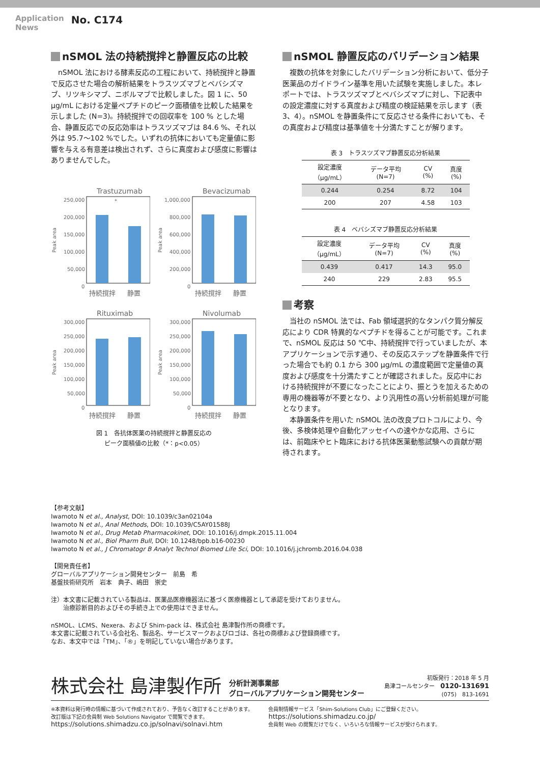Application
News
No. C174
nSMOL 法の持続撹拌と静置反応の比較
　nSMOL 法における酵素反応の工程において、持続撹拌と静置で反応させた場合の解析結果をトラスツズマブとベバシズマブ、リツキシマブ、ニボルマブで比較しました。図 1 に、50 μg/mL における定量ペプチドのピーク面積値を比較した結果を示しました (N=3)。持続撹拌での回収率を 100 % とした場合、静置反応での反応効率はトラスツズマブは 84.6 %、それ以外は 95.7～102 %でした。いずれの抗体においても定量値に影響を与える有意差は検出されず、さらに真度および感度に影響はありませんでした。
Trastuzumab
Peak area
250,000
200,000
150,000
100,000
50,000
0
*
持続撹拌
静置
Bevacizumab
Peak area
1,000,000
800,000
600,000
400,000
200,000
0
持続撹拌
静置
Rituximab
Peak area
300,000
250,000
200,000
150,000
100,000
50,000
0
持続撹拌
静置
Nivolumab
Peak area
300,000
250,000
200,000
150,000
100,000
50,000
0
持続撹拌
静置
図 1　各抗体医薬の持続撹拌と静置反応の
ピーク面積値の比較（*：p<0.05）
nSMOL 静置反応のバリデーション結果
　複数の抗体を対象にしたバリデーション分析において、低分子医薬品のガイドライン基準を用いた試験を実施しました。本レポートでは、トラスツズマブとベバシズマブに対し、下記表中の設定濃度に対する真度および精度の検証結果を示します（表 3、4）。nSMOL を静置条件にて反応させる条件においても、その真度および精度は基準値を十分満たすことが解ります。
表 3　トラスツズマブ静置反応分析結果
| 設定濃度 （μg/mL） | データ平均 (N=7) | CV (%) | 真度 (%) |
| --- | --- | --- | --- |
| 0.244 | 0.254 | 8.72 | 104 |
| 200 | 207 | 4.58 | 103 |
表 4　ベバシズマブ静置反応分析結果
| 設定濃度 （μg/mL） | データ平均 (N=7) | CV (%) | 真度 (%) |
| --- | --- | --- | --- |
| 0.439 | 0.417 | 14.3 | 95.0 |
| 240 | 229 | 2.83 | 95.5 |
考察
　当社の nSMOL 法では、Fab 領域選択的なタンパク質分解反応により CDR 特異的なペプチドを得ることが可能です。これまで、nSMOL 反応は 50 ℃中、持続撹拌で行っていましたが、本アプリケーションで示す通り、その反応ステップを静置条件で行った場合でも約 0.1 から 300 μg/mL の濃度範囲で定量値の真度および感度を十分満たすことが確認されました。反応中における持続撹拌が不要になったことにより、振とうを加えるための専用の機器等が不要となり、より汎用性の高い分析前処理が可能となります。
　本静置条件を用いた nSMOL 法の改良プロトコルにより、今後、多検体処理や自動化アッセイへの速やかな応用、さらには、前臨床やヒト臨床における抗体医薬動態試験への貢献が期待されます。
【参考文献】
Iwamoto N et al., Analyst, DOI: 10.1039/c3an02104a
Iwamoto N et al., Anal Methods, DOI: 10.1039/C5AY01588J
Iwamoto N et al., Drug Metab Pharmacokinet, DOI: 10.1016/j.dmpk.2015.11.004
Iwamoto N et al., Biol Pharm Bull, DOI: 10.1248/bpb.b16-00230
Iwamoto N et al., J Chromatogr B Analyt Technol Biomed Life Sci, DOI: 10.1016/j.jchromb.2016.04.038
【開発責任者】
グローバルアプリケーション開発センター　前島　希
基盤技術研究所　岩本　典子、嶋田　崇史
注）本文書に記載されている製品は、医薬品医療機器法に基づく医療機器として承認を受けておりません。
　　治療診断目的およびその手続き上での使用はできません。
nSMOL、LCMS、Nexera、および Shim-pack は、株式会社 島津製作所の商標です。
本文書に記載されている会社名、製品名、サービスマークおよびロゴは、各社の商標および登録商標です。
なお、本文中では「TM」、「®」を明記していない場合があります。
株式会社 島津製作所
分析計測事業部
グローバルアプリケーション開発センター
初版発行：2018 年 5 月
島津コールセンター　0120-131691
(075)　813-1691
※本資料は発行時の情報に基づいて作成されており、予告なく改訂することがあります。
改訂版は下記の会員制 Web Solutions Navigator で閲覧できます。
https://solutions.shimadzu.co.jp/solnavi/solnavi.htm
会員制情報サービス「Shim-Solutions Club」にご登録ください。
https://solutions.shimadzu.co.jp/
会員制 Web の閲覧だけでなく、いろいろな情報サービスが受けられます。